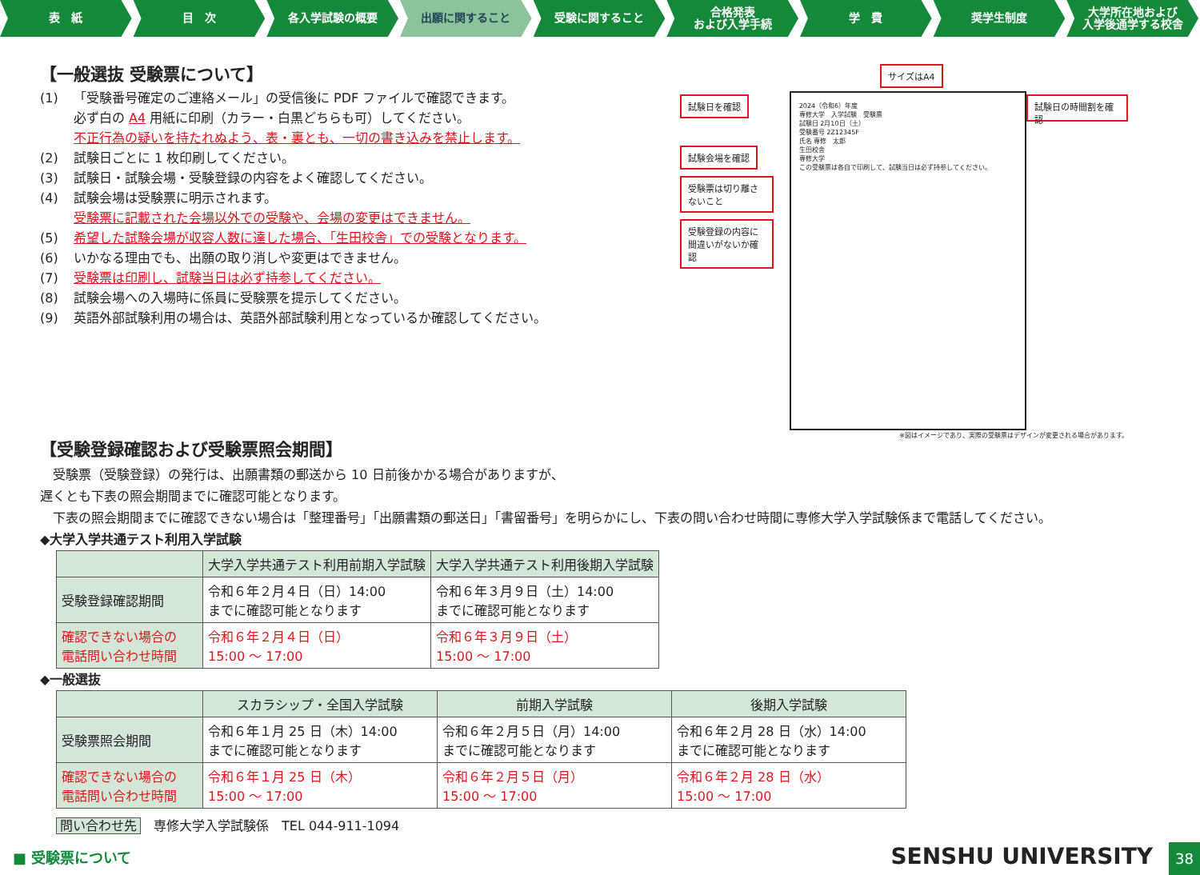表　紙 目　次 各入学試験の概要 出願に関すること 受験に関すること 合格発表
および入学手続
学　費 奨学生制度 大学所在地および
入学後通学する校舎
【一般選抜 受験票について】
(1) 「受験番号確定のご連絡メール」の受信後に PDF ファイルで確認できます。
必ず白の A4 用紙に印刷（カラー・白黒どちらも可）してください。
不正行為の疑いを持たれぬよう、表・裏とも、一切の書き込みを禁止します。
(2) 試験日ごとに 1 枚印刷してください。
(3) 試験日・試験会場・受験登録の内容をよく確認してください。
(4) 試験会場は受験票に明示されます。
受験票に記載された会場以外での受験や、会場の変更はできません。
(5) 希望した試験会場が収容人数に達した場合、「生田校舎」での受験となります。
(6) いかなる理由でも、出願の取り消しや変更はできません。
(7) 受験票は印刷し、試験当日は必ず持参してください。
(8) 試験会場への入場時に係員に受験票を提示してください。
(9) 英語外部試験利用の場合は、英語外部試験利用となっているか確認してください。
サイズはA4
試験日を確認
試験会場を確認 受験票は切り離さないこと 受験登録の内容に間違いがないか確認
2024（令和6）年度
専修大学　入学試験　受験票
試験日 2月10日（土）
受験番号 2Z12345F
氏名 専修　太郎
生田校舎
専修大学
この受験票は各自で印刷して、試験当日は必ず持参してください。
試験日の時間割を確認
※図はイメージであり、実際の受験票はデザインが変更される場合があります。
【受験登録確認および受験票照会期間】
　受験票（受験登録）の発行は、出願書類の郵送から 10 日前後かかる場合がありますが、
遅くとも下表の照会期間までに確認可能となります。
　下表の照会期間までに確認できない場合は「整理番号」「出願書類の郵送日」「書留番号」を明らかにし、下表の問い合わせ時間に専修大学入学試験係まで電話してください。
◆大学入学共通テスト利用入学試験
| | 大学入学共通テスト利用前期入学試験 | 大学入学共通テスト利用後期入学試験 |
| --- | --- | --- |
| 受験登録確認期間 | 令和６年２月４日（日）14:00 までに確認可能となります | 令和６年３月９日（土）14:00 までに確認可能となります |
| 確認できない場合の 電話問い合わせ時間 | 令和６年２月４日（日） 15:00 ～ 17:00 | 令和６年３月９日（土） 15:00 ～ 17:00 |
◆一般選抜
| | スカラシップ・全国入学試験 | 前期入学試験 | 後期入学試験 |
| --- | --- | --- | --- |
| 受験票照会期間 | 令和６年１月 25 日（木）14:00 までに確認可能となります | 令和６年２月５日（月）14:00 までに確認可能となります | 令和６年２月 28 日（水）14:00 までに確認可能となります |
| 確認できない場合の 電話問い合わせ時間 | 令和６年１月 25 日（木） 15:00 ～ 17:00 | 令和６年２月５日（月） 15:00 ～ 17:00 | 令和６年２月 28 日（水） 15:00 ～ 17:00 |
問い合わせ先　専修大学入学試験係　TEL 044-911-1094
■ 受験票について SENSHU UNIVERSITY 38